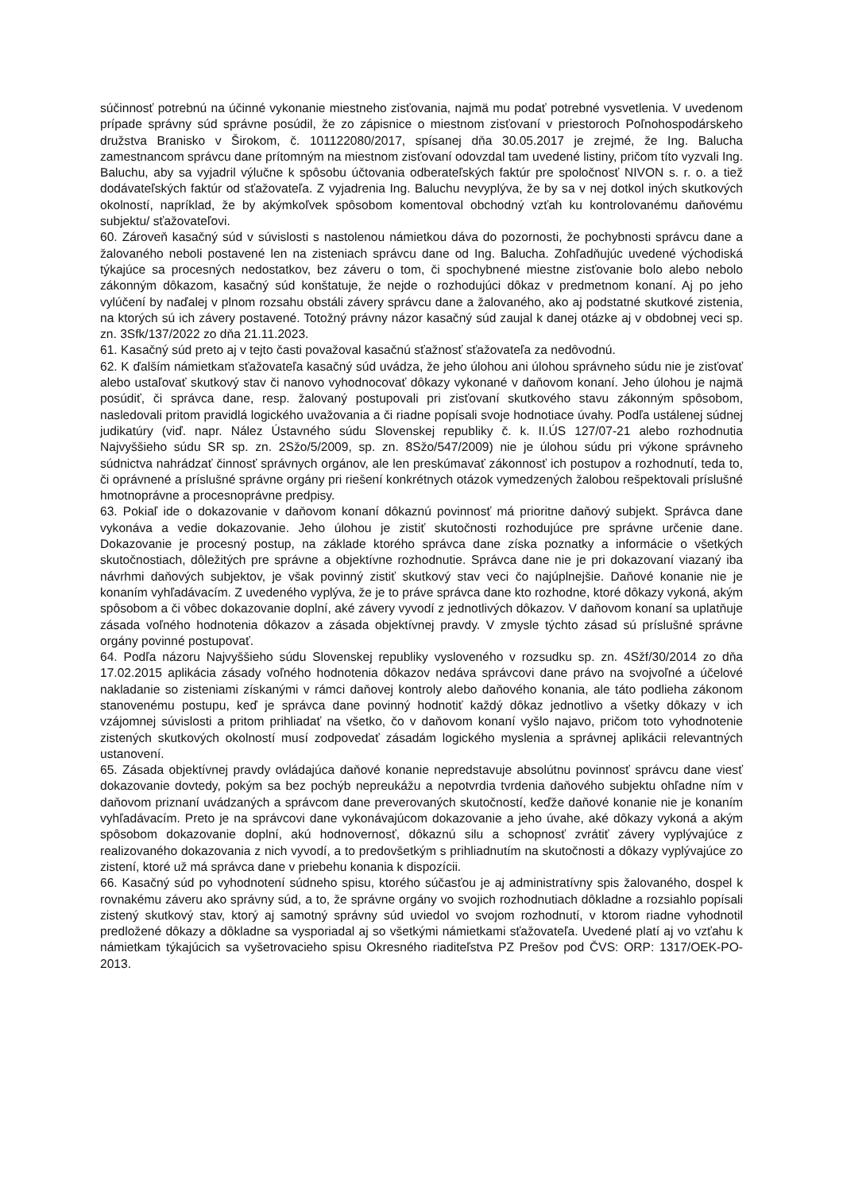súčinnosť potrebnú na účinné vykonanie miestneho zisťovania, najmä mu podať potrebné vysvetlenia. V uvedenom prípade správny súd správne posúdil, že zo zápisnice o miestnom zisťovaní v priestoroch Poľnohospodárskeho družstva Branisko v Širokom, č. 101122080/2017, spísanej dňa 30.05.2017 je zrejmé, že Ing. Balucha zamestnancom správcu dane prítomným na miestnom zisťovaní odovzdal tam uvedené listiny, pričom títo vyzvali Ing. Baluchu, aby sa vyjadril výlučne k spôsobu účtovania odberateľských faktúr pre spoločnosť NIVON s. r. o. a tiež dodávateľských faktúr od sťažovateľa. Z vyjadrenia Ing. Baluchu nevyplýva, že by sa v nej dotkol iných skutkových okolností, napríklad, že by akýmkoľvek spôsobom komentoval obchodný vzťah ku kontrolovanému daňovému subjektu/ sťažovateľovi.
60. Zároveň kasačný súd v súvislosti s nastolenou námietkou dáva do pozornosti, že pochybnosti správcu dane a žalovaného neboli postavené len na zisteniach správcu dane od Ing. Balucha. Zohľadňujúc uvedené východiská týkajúce sa procesných nedostatkov, bez záveru o tom, či spochybnené miestne zisťovanie bolo alebo nebolo zákonným dôkazom, kasačný súd konštatuje, že nejde o rozhodujúci dôkaz v predmetnom konaní. Aj po jeho vylúčení by naďalej v plnom rozsahu obstáli závery správcu dane a žalovaného, ako aj podstatné skutkové zistenia, na ktorých sú ich závery postavené. Totožný právny názor kasačný súd zaujal k danej otázke aj v obdobnej veci sp. zn. 3Sfk/137/2022 zo dňa 21.11.2023.
61. Kasačný súd preto aj v tejto časti považoval kasačnú sťažnosť sťažovateľa za nedôvodnú.
62. K ďalším námietkam sťažovateľa kasačný súd uvádza, že jeho úlohou ani úlohou správneho súdu nie je zisťovať alebo ustaľovať skutkový stav či nanovo vyhodnocovať dôkazy vykonané v daňovom konaní. Jeho úlohou je najmä posúdiť, či správca dane, resp. žalovaný postupovali pri zisťovaní skutkového stavu zákonným spôsobom, nasledovali pritom pravidlá logického uvažovania a či riadne popísali svoje hodnotiace úvahy. Podľa ustálenej súdnej judikatúry (viď. napr. Nález Ústavného súdu Slovenskej republiky č. k. II.ÚS 127/07-21 alebo rozhodnutia Najvyššieho súdu SR sp. zn. 2Sžo/5/2009, sp. zn. 8Sžo/547/2009) nie je úlohou súdu pri výkone správneho súdnictva nahrádzať činnosť správnych orgánov, ale len preskúmavať zákonnosť ich postupov a rozhodnutí, teda to, či oprávnené a príslušné správne orgány pri riešení konkrétnych otázok vymedzených žalobou rešpektovali príslušné hmotnoprávne a procesnoprávne predpisy.
63. Pokiaľ ide o dokazovanie v daňovom konaní dôkaznú povinnosť má prioritne daňový subjekt. Správca dane vykonáva a vedie dokazovanie. Jeho úlohou je zistiť skutočnosti rozhodujúce pre správne určenie dane. Dokazovanie je procesný postup, na základe ktorého správca dane získa poznatky a informácie o všetkých skutočnostiach, dôležitých pre správne a objektívne rozhodnutie. Správca dane nie je pri dokazovaní viazaný iba návrhmi daňových subjektov, je však povinný zistiť skutkový stav veci čo najúplnejšie. Daňové konanie nie je konaním vyhľadávacím. Z uvedeného vyplýva, že je to práve správca dane kto rozhodne, ktoré dôkazy vykoná, akým spôsobom a či vôbec dokazovanie doplní, aké závery vyvodí z jednotlivých dôkazov. V daňovom konaní sa uplatňuje zásada voľného hodnotenia dôkazov a zásada objektívnej pravdy. V zmysle týchto zásad sú príslušné správne orgány povinné postupovať.
64. Podľa názoru Najvyššieho súdu Slovenskej republiky vysloveného v rozsudku sp. zn. 4Sžf/30/2014 zo dňa 17.02.2015 aplikácia zásady voľného hodnotenia dôkazov nedáva správcovi dane právo na svojvoľné a účelové nakladanie so zisteniami získanými v rámci daňovej kontroly alebo daňového konania, ale táto podlieha zákonom stanovenému postupu, keď je správca dane povinný hodnotiť každý dôkaz jednotlivo a všetky dôkazy v ich vzájomnej súvislosti a pritom prihliadať na všetko, čo v daňovom konaní vyšlo najavo, pričom toto vyhodnotenie zistených skutkových okolností musí zodpovedať zásadám logického myslenia a správnej aplikácii relevantných ustanovení.
65. Zásada objektívnej pravdy ovládajúca daňové konanie nepredstavuje absolútnu povinnosť správcu dane viesť dokazovanie dovtedy, pokým sa bez pochýb nepreukážu a nepotvrdia tvrdenia daňového subjektu ohľadne ním v daňovom priznaní uvádzaných a správcom dane preverovaných skutočností, keďže daňové konanie nie je konaním vyhľadávacím. Preto je na správcovi dane vykonávajúcom dokazovanie a jeho úvahe, aké dôkazy vykoná a akým spôsobom dokazovanie doplní, akú hodnovernosť, dôkaznú silu a schopnosť zvrátiť závery vyplývajúce z realizovaného dokazovania z nich vyvodí, a to predovšetkým s prihliadnutím na skutočnosti a dôkazy vyplývajúce zo zistení, ktoré už má správca dane v priebehu konania k dispozícii.
66. Kasačný súd po vyhodnotení súdneho spisu, ktorého súčasťou je aj administratívny spis žalovaného, dospel k rovnakému záveru ako správny súd, a to, že správne orgány vo svojich rozhodnutiach dôkladne a rozsiahlo popísali zistený skutkový stav, ktorý aj samotný správny súd uviedol vo svojom rozhodnutí, v ktorom riadne vyhodnotil predložené dôkazy a dôkladne sa vysporiadal aj so všetkými námietkami sťažovateľa. Uvedené platí aj vo vzťahu k námietkam týkajúcich sa vyšetrovacieho spisu Okresného riaditeľstva PZ Prešov pod ČVS: ORP: 1317/OEK-PO-2013.